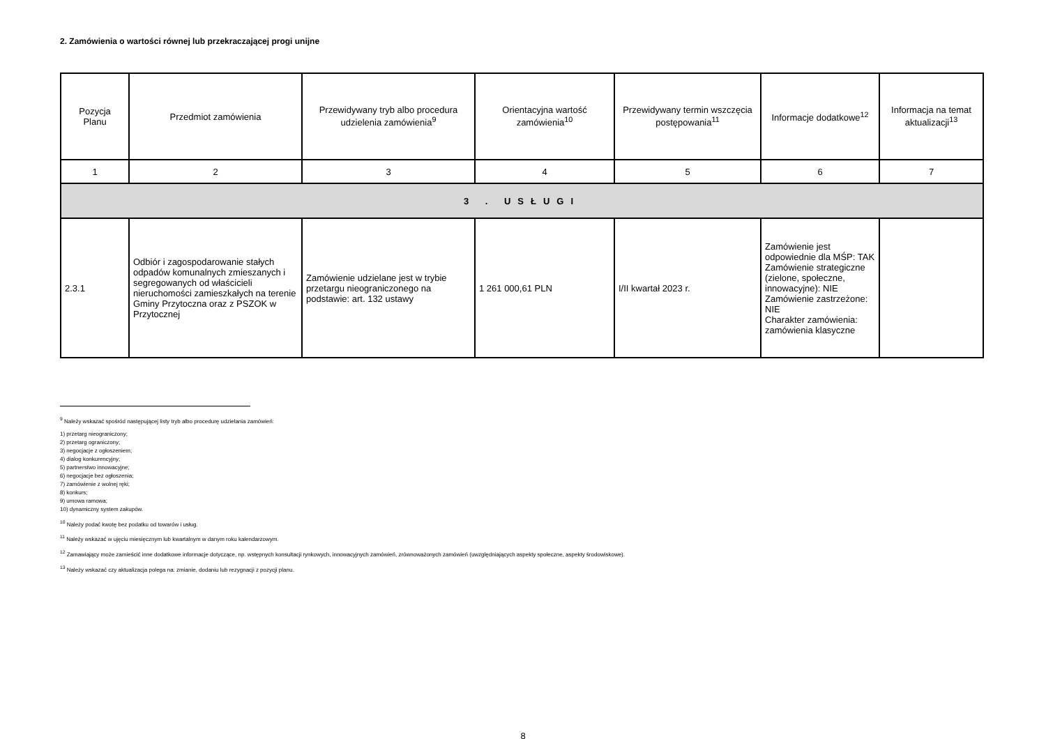2. Zamówienia o wartości równej lub przekraczającej progi unijne
| Pozycja Planu | Przedmiot zamówienia | Przewidywany tryb albo procedura udzielenia zamówienia<sup>9</sup> | Orientacyjna wartość zamówienia<sup>10</sup> | Przewidywany termin wszczęcia postępowania<sup>11</sup> | Informacje dodatkowe<sup>12</sup> | Informacja na temat aktualizacji<sup>13</sup> |
| --- | --- | --- | --- | --- | --- | --- |
| 1 | 2 | 3 | 4 | 5 | 6 | 7 |
| 3 . USŁUGI | | | | | | |
| 2.3.1 | Odbiór i zagospodarowanie stałych odpadów komunalnych zmieszanych i segregowanych od właścicieli nieruchomości zamieszkałych na terenie Gminy Przytoczna oraz z PSZOK w Przytocznej | Zamówienie udzielane jest w trybie przetargu nieograniczonego na podstawie: art. 132 ustawy | 1 261 000,61 PLN | I/II kwartał 2023 r. | Zamówienie jest odpowiednie dla MŚP: TAK Zamówienie strategiczne (zielone, społeczne, innowacyjne): NIE Zamówienie zastrzeżone: NIE Charakter zamówienia: zamówienia klasyczne | |
<sup>9</sup> Należy wskazać spośród następującej listy tryb albo procedurę udzielania zamówień:
1) przetarg nieograniczony;
2) przetarg ograniczony;
3) negocjacje z ogłoszeniem;
4) dialog konkurencyjny;
5) partnerstwo innowacyjne;
6) negocjacje bez ogłoszenia;
7) zamówienie z wolnej ręki;
8) konkurs;
9) umowa ramowa;
10) dynamiczny system zakupów.
<sup>10</sup> Należy podać kwotę bez podatku od towarów i usług.
<sup>11</sup> Należy wskazać w ujęciu miesięcznym lub kwartalnym w danym roku kalendarzowym.
<sup>12</sup> Zamawiający może zamieścić inne dodatkowe informacje dotyczące, np. wstępnych konsultacji rynkowych, innowacyjnych zamówień, zrównoważonych zamówień (uwzględniających aspekty społeczne, aspekty środowiskowe).
<sup>13</sup> Należy wskazać czy aktualizacja polega na: zmianie, dodaniu lub rezygnacji z pozycji planu.
8